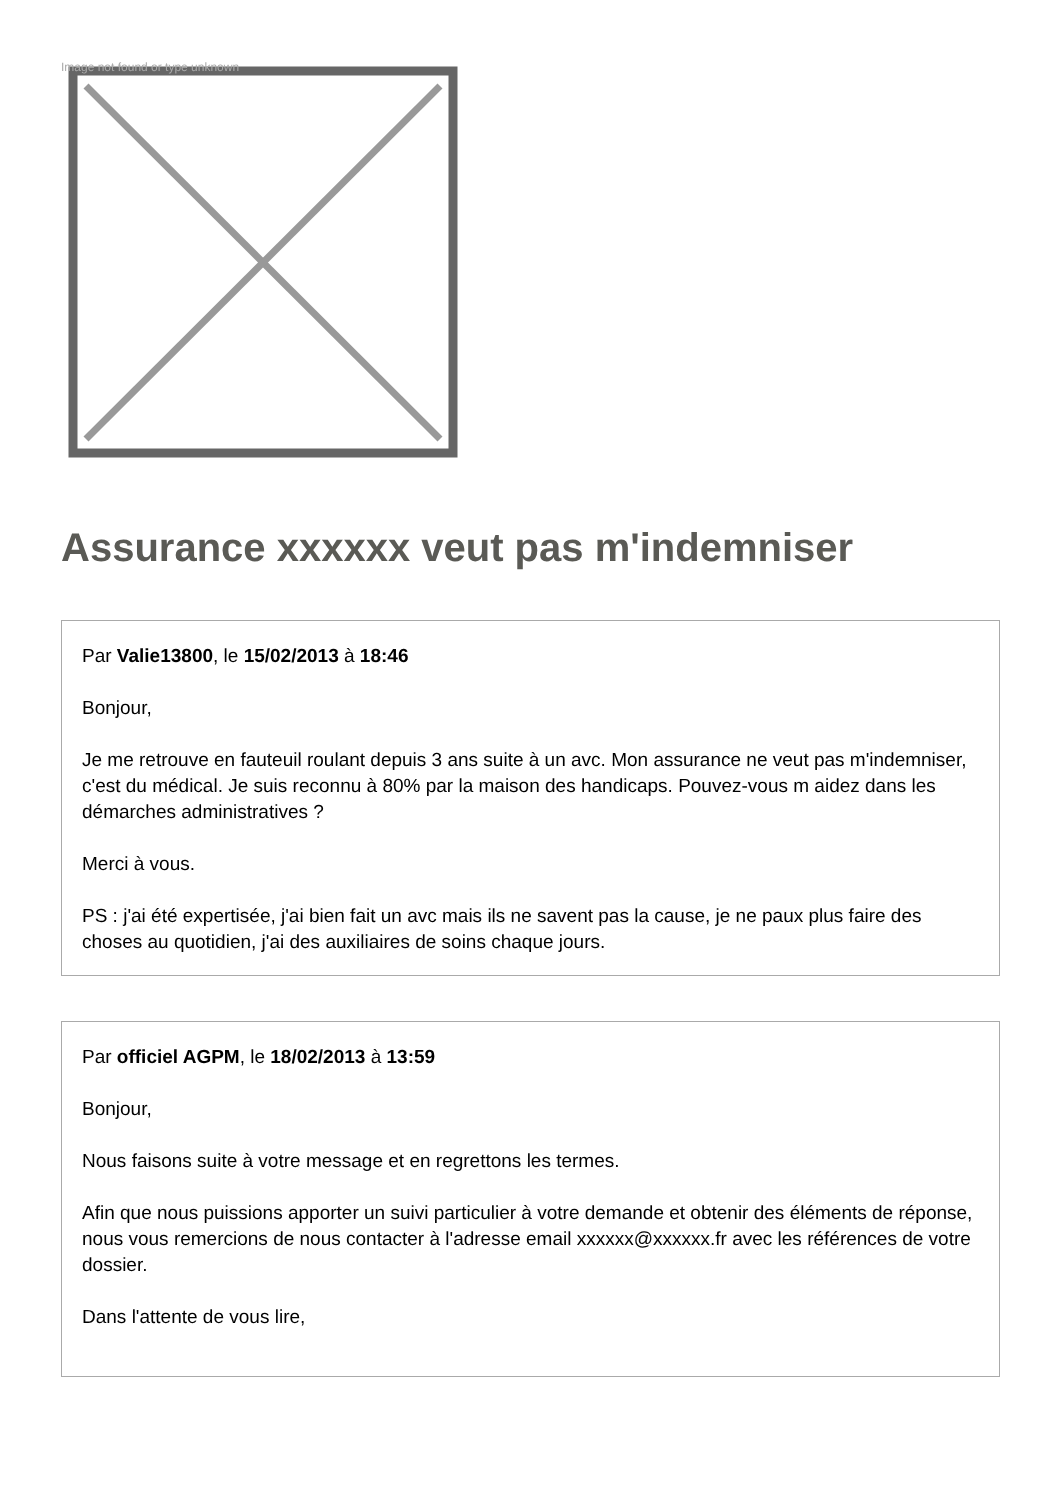Image not found or type unknown
Assurance xxxxxx veut pas m'indemniser
Par Valie13800, le 15/02/2013 à 18:46
Bonjour,
Je me retrouve en fauteuil roulant depuis 3 ans suite à un avc. Mon assurance ne veut pas m'indemniser, c'est du médical. Je suis reconnu à 80% par la maison des handicaps. Pouvez-vous m aidez dans les démarches administratives ?
Merci à vous.
PS : j'ai été expertisée, j'ai bien fait un avc mais ils ne savent pas la cause, je ne paux plus faire des choses au quotidien, j'ai des auxiliaires de soins chaque jours.
Par officiel AGPM, le 18/02/2013 à 13:59
Bonjour,
Nous faisons suite à votre message et en regrettons les termes.
Afin que nous puissions apporter un suivi particulier à votre demande et obtenir des éléments de réponse, nous vous remercions de nous contacter à l'adresse email xxxxxx@xxxxxx.fr avec les références de votre dossier.
Dans l'attente de vous lire,